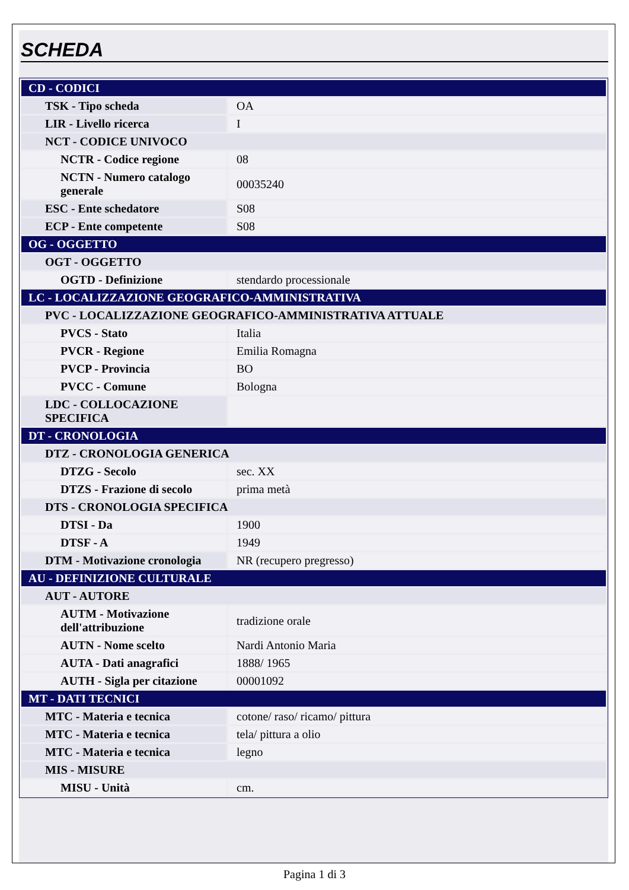SCHEDA
| CD - CODICI | |
| TSK - Tipo scheda | OA |
| LIR - Livello ricerca | I |
| NCT - CODICE UNIVOCO | |
| NCTR - Codice regione | 08 |
| NCTN - Numero catalogo generale | 00035240 |
| ESC - Ente schedatore | S08 |
| ECP - Ente competente | S08 |
| OG - OGGETTO | |
| OGT - OGGETTO | |
| OGTD - Definizione | stendardo processionale |
| LC - LOCALIZZAZIONE GEOGRAFICO-AMMINISTRATIVA | |
| PVC - LOCALIZZAZIONE GEOGRAFICO-AMMINISTRATIVA ATTUALE | |
| PVCS - Stato | Italia |
| PVCR - Regione | Emilia Romagna |
| PVCP - Provincia | BO |
| PVCC - Comune | Bologna |
| LDC - COLLOCAZIONE SPECIFICA | |
| DT - CRONOLOGIA | |
| DTZ - CRONOLOGIA GENERICA | |
| DTZG - Secolo | sec. XX |
| DTZS - Frazione di secolo | prima metà |
| DTS - CRONOLOGIA SPECIFICA | |
| DTSI - Da | 1900 |
| DTSF - A | 1949 |
| DTM - Motivazione cronologia | NR (recupero pregresso) |
| AU - DEFINIZIONE CULTURALE | |
| AUT - AUTORE | |
| AUTM - Motivazione dell'attribuzione | tradizione orale |
| AUTN - Nome scelto | Nardi Antonio Maria |
| AUTA - Dati anagrafici | 1888/ 1965 |
| AUTH - Sigla per citazione | 00001092 |
| MT - DATI TECNICI | |
| MTC - Materia e tecnica | cotone/ raso/ ricamo/ pittura |
| MTC - Materia e tecnica | tela/ pittura a olio |
| MTC - Materia e tecnica | legno |
| MIS - MISURE | |
| MISU - Unità | cm. |
Pagina 1 di 3